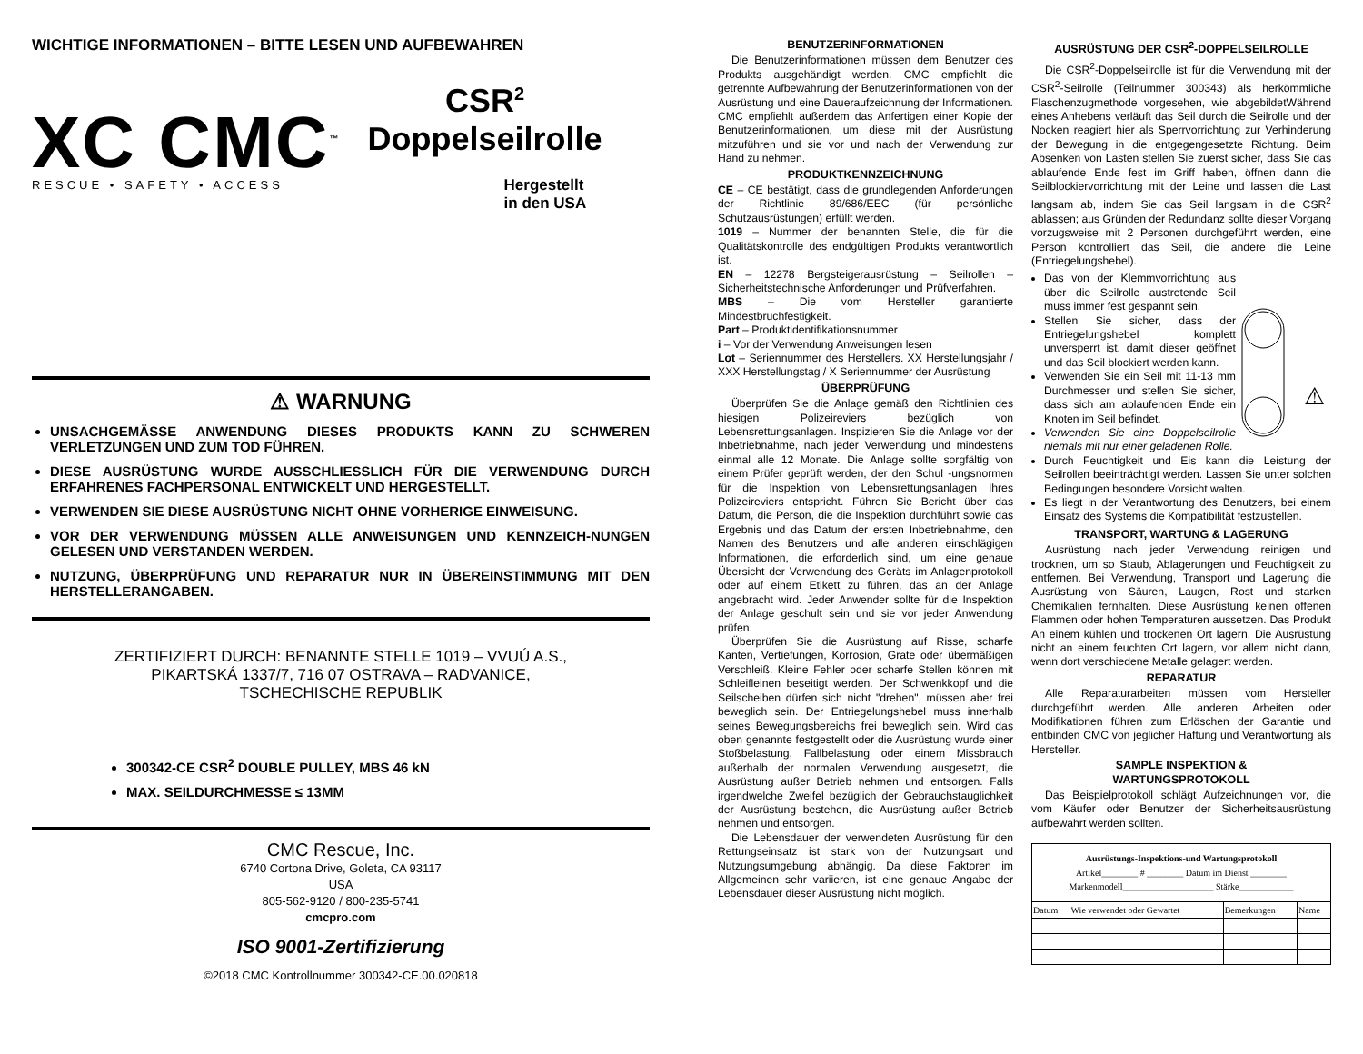WICHTIGE INFORMATIONEN – BITTE LESEN UND AUFBEWAHREN
XC CMC<sup>™</sup>
RESCUE • SAFETY • ACCESS
CSR<sup>2</sup>
Doppelseilrolle
Hergestellt
in den USA
⚠ WARNUNG
UNSACHGEMÄSSE ANWENDUNG DIESES PRODUKTS KANN ZU SCHWEREN VERLETZUNGEN UND ZUM TOD FÜHREN.
DIESE AUSRÜSTUNG WURDE AUSSCHLIESSLICH FÜR DIE VERWENDUNG DURCH ERFAHRENES FACHPERSONAL ENTWICKELT UND HERGESTELLT.
VERWENDEN SIE DIESE AUSRÜSTUNG NICHT OHNE VORHERIGE EINWEISUNG.
VOR DER VERWENDUNG MÜSSEN ALLE ANWEISUNGEN UND KENNZEICH-NUNGEN GELESEN UND VERSTANDEN WERDEN.
NUTZUNG, ÜBERPRÜFUNG UND REPARATUR NUR IN ÜBEREINSTIMMUNG MIT DEN HERSTELLERANGABEN.
ZERTIFIZIERT DURCH: BENANNTE STELLE 1019 – VVUÚ A.S.,
PIKARTSKÁ 1337/7, 716 07 OSTRAVA – RADVANICE,
TSCHECHISCHE REPUBLIK
300342-CE CSR<sup>2</sup> DOUBLE PULLEY, MBS 46 kN
MAX. SEILDURCHMESSE ≤ 13MM
CMC Rescue, Inc.
6740 Cortona Drive, Goleta, CA 93117
USA
805-562-9120 / 800-235-5741
cmcpro.com
ISO 9001-Zertifizierung
©2018 CMC Kontrollnummer 300342-CE.00.020818
BENUTZERINFORMATIONEN
Die Benutzerinformationen müssen dem Benutzer des Produkts ausgehändigt werden. CMC empfiehlt die getrennte Aufbewahrung der Benutzerinformationen von der Ausrüstung und eine Daueraufzeichnung der Informationen. CMC empfiehlt außerdem das Anfertigen einer Kopie der Benutzerinformationen, um diese mit der Ausrüstung mitzuführen und sie vor und nach der Verwendung zur Hand zu nehmen.
PRODUKTKENNZEICHNUNG
CE – CE bestätigt, dass die grundlegenden Anforderungen der Richtlinie 89/686/EEC (für persönliche Schutzausrüstungen) erfüllt werden.
1019 – Nummer der benannten Stelle, die für die Qualitätskontrolle des endgültigen Produkts verantwortlich ist.
EN – 12278 Bergsteigerausrüstung – Seilrollen – Sicherheitstechnische Anforderungen und Prüfverfahren.
MBS – Die vom Hersteller garantierte Mindestbruchfestigkeit.
Part – Produktidentifikationsnummer
i – Vor der Verwendung Anweisungen lesen
Lot – Seriennummer des Herstellers. XX Herstellungsjahr / XXX Herstellungstag / X Seriennummer der Ausrüstung
ÜBERPRÜFUNG
Überprüfen Sie die Anlage gemäß den Richtlinien des hiesigen Polizeireviers bezüglich von Lebensrettungsanlagen. Inspizieren Sie die Anlage vor der Inbetriebnahme, nach jeder Verwendung und mindestens einmal alle 12 Monate. Die Anlage sollte sorgfältig von einem Prüfer geprüft werden, der den Schul -ungsnormen für die Inspektion von Lebensrettungsanlagen Ihres Polizeireviers entspricht. Führen Sie Bericht über das Datum, die Person, die die Inspektion durchführt sowie das Ergebnis und das Datum der ersten Inbetriebnahme, den Namen des Benutzers und alle anderen einschlägigen Informationen, die erforderlich sind, um eine genaue Übersicht der Verwendung des Geräts im Anlagenprotokoll oder auf einem Etikett zu führen, das an der Anlage angebracht wird. Jeder Anwender sollte für die Inspektion der Anlage geschult sein und sie vor jeder Anwendung prüfen.
Überprüfen Sie die Ausrüstung auf Risse, scharfe Kanten, Vertiefungen, Korrosion, Grate oder übermäßigen Verschleiß. Kleine Fehler oder scharfe Stellen können mit Schleifleinen beseitigt werden. Der Schwenkkopf und die Seilscheiben dürfen sich nicht "drehen", müssen aber frei beweglich sein. Der Entriegelungshebel muss innerhalb seines Bewegungsbereichs frei beweglich sein. Wird das oben genannte festgestellt oder die Ausrüstung wurde einer Stoßbelastung, Fallbelastung oder einem Missbrauch außerhalb der normalen Verwendung ausgesetzt, die Ausrüstung außer Betrieb nehmen und entsorgen. Falls irgendwelche Zweifel bezüglich der Gebrauchstauglichkeit der Ausrüstung bestehen, die Ausrüstung außer Betrieb nehmen und entsorgen.
Die Lebensdauer der verwendeten Ausrüstung für den Rettungseinsatz ist stark von der Nutzungsart und Nutzungsumgebung abhängig. Da diese Faktoren im Allgemeinen sehr variieren, ist eine genaue Angabe der Lebensdauer dieser Ausrüstung nicht möglich.
AUSRÜSTUNG DER CSR<sup>2</sup>-DOPPELSEILROLLE
Die CSR<sup>2</sup>-Doppelseilrolle ist für die Verwendung mit der CSR<sup>2</sup>-Seilrolle (Teilnummer 300343) als herkömmliche Flaschenzugmethode vorgesehen, wie abgebildetWährend eines Anhebens verläuft das Seil durch die Seilrolle und der Nocken reagiert hier als Sperrvorrichtung zur Verhinderung der Bewegung in die entgegengesetzte Richtung. Beim Absenken von Lasten stellen Sie zuerst sicher, dass Sie das ablaufende Ende fest im Griff haben, öffnen dann die Seilblockiervorrichtung mit der Leine und lassen die Last langsam ab, indem Sie das Seil langsam in die CSR<sup>2</sup> ablassen; aus Gründen der Redundanz sollte dieser Vorgang vorzugsweise mit 2 Personen durchgeführt werden, eine Person kontrolliert das Seil, die andere die Leine (Entriegelungshebel).
⚠
Das von der Klemmvorrichtung aus über die Seilrolle austretende Seil muss immer fest gespannt sein.
Stellen Sie sicher, dass der Entriegelungshebel komplett unversperrt ist, damit dieser geöffnet und das Seil blockiert werden kann.
Verwenden Sie ein Seil mit 11-13 mm Durchmesser und stellen Sie sicher, dass sich am ablaufenden Ende ein Knoten im Seil befindet.
Verwenden Sie eine Doppelseilrolle niemals mit nur einer geladenen Rolle.
Durch Feuchtigkeit und Eis kann die Leistung der Seilrollen beeinträchtigt werden. Lassen Sie unter solchen Bedingungen besondere Vorsicht walten.
Es liegt in der Verantwortung des Benutzers, bei einem Einsatz des Systems die Kompatibilität festzustellen.
TRANSPORT, WARTUNG & LAGERUNG
Ausrüstung nach jeder Verwendung reinigen und trocknen, um so Staub, Ablagerungen und Feuchtigkeit zu entfernen. Bei Verwendung, Transport und Lagerung die Ausrüstung von Säuren, Laugen, Rost und starken Chemikalien fernhalten. Diese Ausrüstung keinen offenen Flammen oder hohen Temperaturen aussetzen. Das Produkt An einem kühlen und trockenen Ort lagern. Die Ausrüstung nicht an einem feuchten Ort lagern, vor allem nicht dann, wenn dort verschiedene Metalle gelagert werden.
REPARATUR
Alle Reparaturarbeiten müssen vom Hersteller durchgeführt werden. Alle anderen Arbeiten oder Modifikationen führen zum Erlöschen der Garantie und entbinden CMC von jeglicher Haftung und Verantwortung als Hersteller.
SAMPLE INSPEKTION &
WARTUNGSPROTOKOLL
Das Beispielprotokoll schlägt Aufzeichnungen vor, die vom Käufer oder Benutzer der Sicherheitsausrüstung aufbewahrt werden sollten.
| Ausrüstungs-Inspektions-und Wartungsprotokoll Artikel________ # ________ Datum im Dienst ________ Markenmodell____________________ Stärke____________ | | | |
| Datum | Wie verwendet oder Gewartet | Bemerkungen | Name |